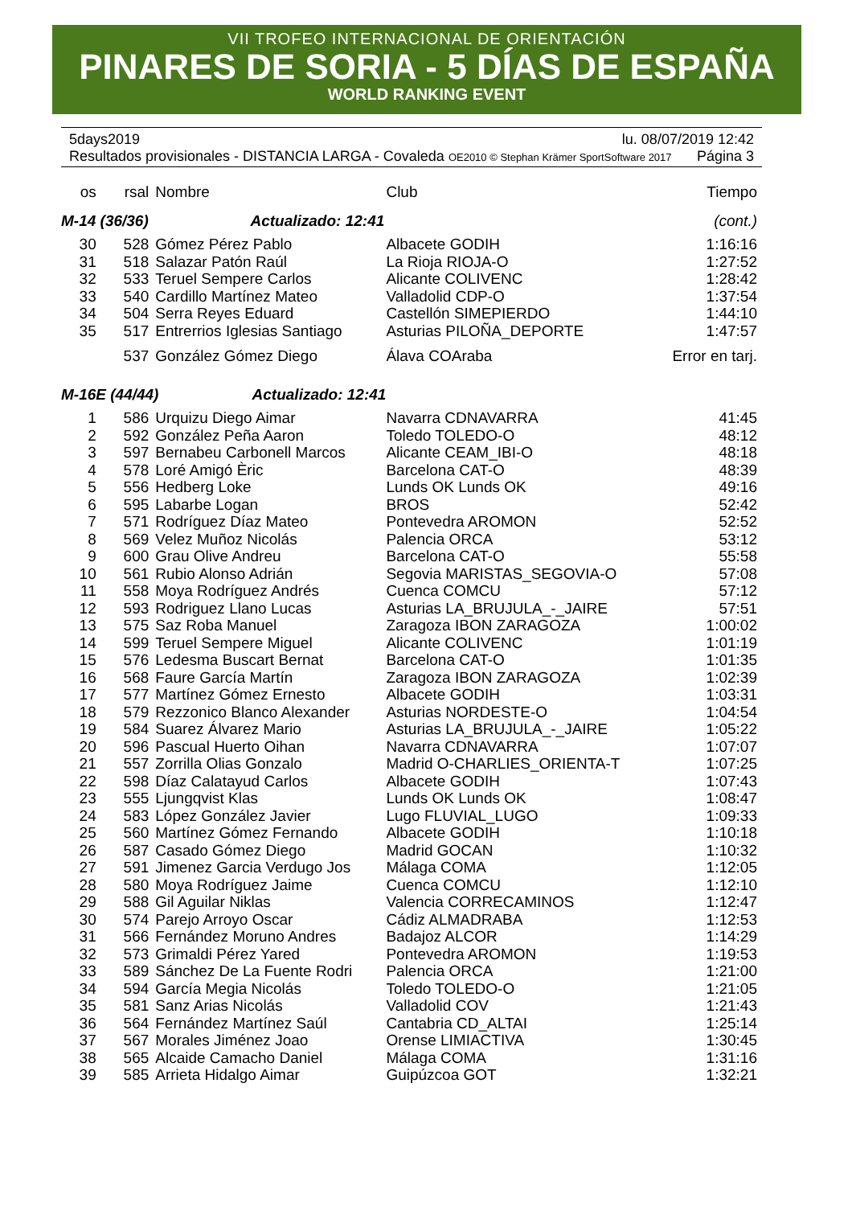VII TROFEO INTERNACIONAL DE ORIENTACIÓN
PINARES DE SORIA - 5 DÍAS DE ESPAÑA
WORLD RANKING EVENT
5days2019 lu. 08/07/2019 12:42
Resultados provisionales - DISTANCIA LARGA - Covaleda OE2010 © Stephan Krämer SportSoftware 2017 Página 3
| os | rsal | Nombre | Club | Tiempo |
| --- | --- | --- | --- | --- |
| M-14 (36/36) Actualizado: 12:41 | | | | (cont.) |
| 30 | 528 | Gómez Pérez Pablo | Albacete GODIH | 1:16:16 |
| 31 | 518 | Salazar Patón Raúl | La Rioja RIOJA-O | 1:27:52 |
| 32 | 533 | Teruel Sempere Carlos | Alicante COLIVENC | 1:28:42 |
| 33 | 540 | Cardillo Martínez Mateo | Valladolid CDP-O | 1:37:54 |
| 34 | 504 | Serra Reyes Eduard | Castellón SIMEPIERDO | 1:44:10 |
| 35 | 517 | Entrerrios Iglesias Santiago | Asturias PILOÑA_DEPORTE | 1:47:57 |
| | 537 | González Gómez Diego | Álava COAraba | Error en tarj. |
| M-16E (44/44) Actualizado: 12:41 | | | | |
| 1 | 586 | Urquizu Diego Aimar | Navarra CDNAVARRA | 41:45 |
| 2 | 592 | González Peña Aaron | Toledo TOLEDO-O | 48:12 |
| 3 | 597 | Bernabeu Carbonell Marcos | Alicante CEAM_IBI-O | 48:18 |
| 4 | 578 | Loré Amigó Èric | Barcelona CAT-O | 48:39 |
| 5 | 556 | Hedberg Loke | Lunds OK Lunds OK | 49:16 |
| 6 | 595 | Labarbe Logan | BROS | 52:42 |
| 7 | 571 | Rodríguez Díaz Mateo | Pontevedra AROMON | 52:52 |
| 8 | 569 | Velez Muñoz Nicolás | Palencia ORCA | 53:12 |
| 9 | 600 | Grau Olive Andreu | Barcelona CAT-O | 55:58 |
| 10 | 561 | Rubio Alonso Adrián | Segovia MARISTAS_SEGOVIA-O | 57:08 |
| 11 | 558 | Moya Rodríguez Andrés | Cuenca COMCU | 57:12 |
| 12 | 593 | Rodriguez Llano Lucas | Asturias LA_BRUJULA_-_JAIRE | 57:51 |
| 13 | 575 | Saz Roba Manuel | Zaragoza IBON ZARAGOZA | 1:00:02 |
| 14 | 599 | Teruel Sempere Miguel | Alicante COLIVENC | 1:01:19 |
| 15 | 576 | Ledesma Buscart Bernat | Barcelona CAT-O | 1:01:35 |
| 16 | 568 | Faure García Martín | Zaragoza IBON ZARAGOZA | 1:02:39 |
| 17 | 577 | Martínez Gómez Ernesto | Albacete GODIH | 1:03:31 |
| 18 | 579 | Rezzonico Blanco Alexander | Asturias NORDESTE-O | 1:04:54 |
| 19 | 584 | Suarez Álvarez Mario | Asturias LA_BRUJULA_-_JAIRE | 1:05:22 |
| 20 | 596 | Pascual Huerto Oihan | Navarra CDNAVARRA | 1:07:07 |
| 21 | 557 | Zorrilla Olias Gonzalo | Madrid O-CHARLIES_ORIENTA-T | 1:07:25 |
| 22 | 598 | Díaz Calatayud Carlos | Albacete GODIH | 1:07:43 |
| 23 | 555 | Ljungqvist Klas | Lunds OK Lunds OK | 1:08:47 |
| 24 | 583 | López González Javier | Lugo FLUVIAL_LUGO | 1:09:33 |
| 25 | 560 | Martínez Gómez Fernando | Albacete GODIH | 1:10:18 |
| 26 | 587 | Casado Gómez Diego | Madrid GOCAN | 1:10:32 |
| 27 | 591 | Jimenez Garcia Verdugo Jos | Málaga COMA | 1:12:05 |
| 28 | 580 | Moya Rodríguez Jaime | Cuenca COMCU | 1:12:10 |
| 29 | 588 | Gil Aguilar Niklas | Valencia CORRECAMINOS | 1:12:47 |
| 30 | 574 | Parejo Arroyo Oscar | Cádiz ALMADRABA | 1:12:53 |
| 31 | 566 | Fernández Moruno Andres | Badajoz ALCOR | 1:14:29 |
| 32 | 573 | Grimaldi Pérez Yared | Pontevedra AROMON | 1:19:53 |
| 33 | 589 | Sánchez De La Fuente Rodri | Palencia ORCA | 1:21:00 |
| 34 | 594 | García Megia Nicolás | Toledo TOLEDO-O | 1:21:05 |
| 35 | 581 | Sanz Arias Nicolás | Valladolid COV | 1:21:43 |
| 36 | 564 | Fernández Martínez Saúl | Cantabria CD_ALTAI | 1:25:14 |
| 37 | 567 | Morales Jiménez Joao | Orense LIMIACTIVA | 1:30:45 |
| 38 | 565 | Alcaide Camacho Daniel | Málaga COMA | 1:31:16 |
| 39 | 585 | Arrieta Hidalgo Aimar | Guipúzcoa GOT | 1:32:21 |